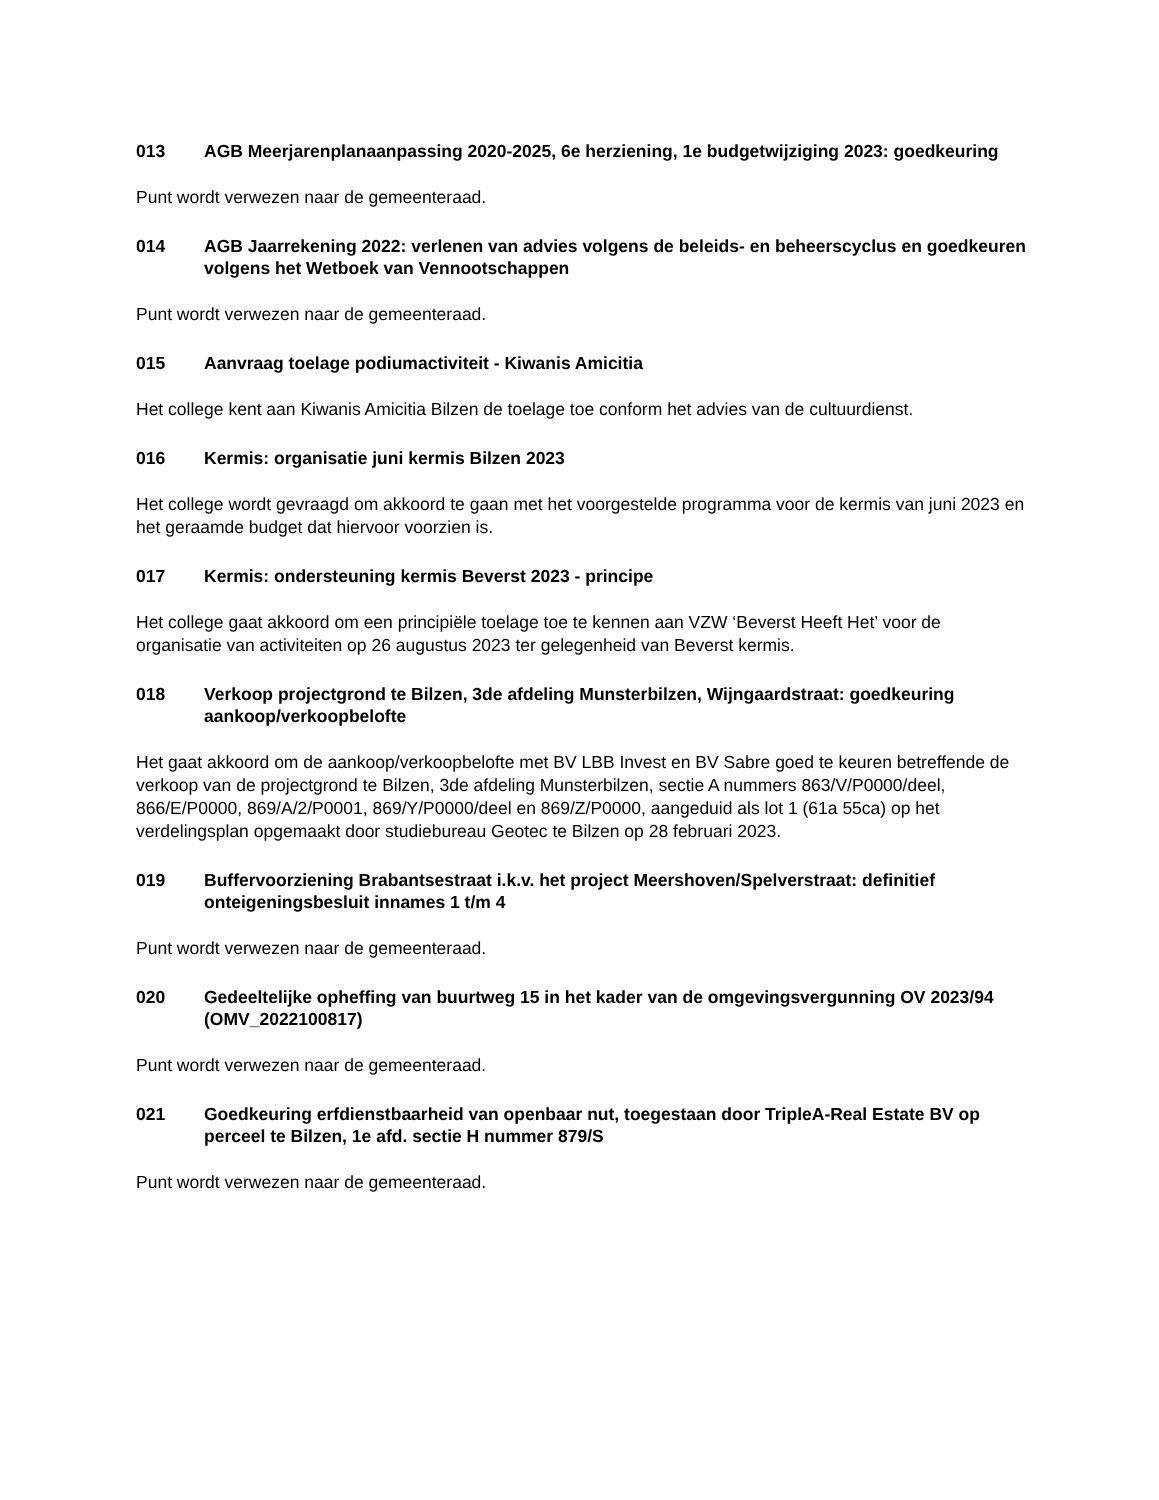013 AGB Meerjarenplanaanpassing 2020-2025, 6e herziening, 1e budgetwijziging 2023: goedkeuring
Punt wordt verwezen naar de gemeenteraad.
014 AGB Jaarrekening 2022: verlenen van advies volgens de beleids- en beheerscyclus en goedkeuren volgens het Wetboek van Vennootschappen
Punt wordt verwezen naar de gemeenteraad.
015 Aanvraag toelage podiumactiviteit - Kiwanis Amicitia
Het college kent aan Kiwanis Amicitia Bilzen de toelage toe conform het advies van de cultuurdienst.
016 Kermis: organisatie juni kermis Bilzen 2023
Het college wordt gevraagd om akkoord te gaan met het voorgestelde programma voor de kermis van juni 2023 en het geraamde budget dat hiervoor voorzien is.
017 Kermis: ondersteuning kermis Beverst 2023 - principe
Het college gaat akkoord om een principiële toelage toe te kennen aan VZW ‘Beverst Heeft Het’ voor de organisatie van activiteiten op 26 augustus 2023 ter gelegenheid van Beverst kermis.
018 Verkoop projectgrond te Bilzen, 3de afdeling Munsterbilzen, Wijngaardstraat: goedkeuring aankoop/verkoopbelofte
Het gaat akkoord om de aankoop/verkoopbelofte met BV LBB Invest en BV Sabre goed te keuren betreffende de verkoop van de projectgrond te Bilzen, 3de afdeling Munsterbilzen, sectie A nummers 863/V/P0000/deel, 866/E/P0000, 869/A/2/P0001, 869/Y/P0000/deel en 869/Z/P0000, aangeduid als lot 1 (61a 55ca) op het verdelingsplan opgemaakt door studiebureau Geotec te Bilzen op 28 februari 2023.
019 Buffervoorziening Brabantsestraat i.k.v. het project Meershoven/Spelverstraat: definitief onteigeningsbesluit innames 1 t/m 4
Punt wordt verwezen naar de gemeenteraad.
020 Gedeeltelijke opheffing van buurtweg 15 in het kader van de omgevingsvergunning OV 2023/94 (OMV_2022100817)
Punt wordt verwezen naar de gemeenteraad.
021 Goedkeuring erfdienstbaarheid van openbaar nut, toegestaan door TripleA-Real Estate BV op perceel te Bilzen, 1e afd. sectie H nummer 879/S
Punt wordt verwezen naar de gemeenteraad.